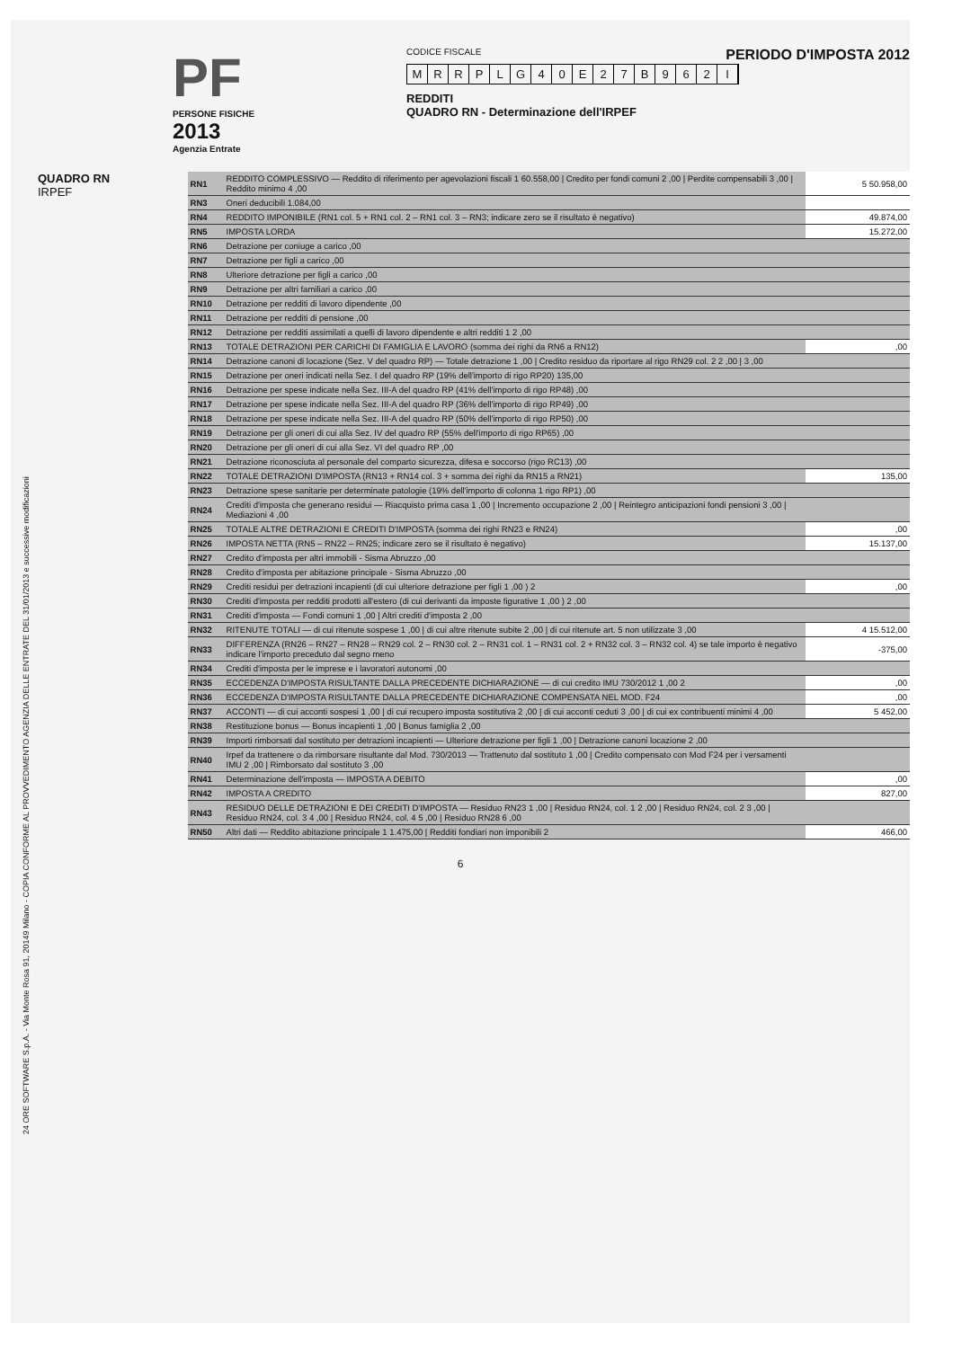PERIODO D'IMPOSTA 2012
PF
PERSONE FISICHE
2013
Agenzia Entrate
CODICE FISCALE
MRRPLG 40 E 27 B 962 I
REDDITI
QUADRO RN - Determinazione dell'IRPEF
24 ORE SOFTWARE S.p.A. - Via Monte Rosa 91, 20149 Milano - COPIA CONFORME AL PROVVEDIMENTO AGENZIA DELLE ENTRATE DEL 31/01/2013 e successive modificazioni
QUADRO RN
IRPEF
| RN1 | REDDITO COMPLESSIVO — Reddito di riferimento per agevolazioni fiscali 1 60.558,00 / Credito per fondi comuni 2 ,00 / Perdite compensabili 3 ,00 / Reddito minimo 4 ,00 | 5 50.958,00 |
| RN3 | Oneri deducibili 1.084,00 | |
| RN4 | REDDITO IMPONIBILE (RN1 col. 5 + RN1 col. 2 – RN1 col. 3 – RN3; indicare zero se il risultato è negativo) | 49.874,00 |
| RN5 | IMPOSTA LORDA | 15.272,00 |
| RN6 | Detrazione per coniuge a carico ,00 | |
| RN7 | Detrazione per figli a carico ,00 | |
| RN8 | Ulteriore detrazione per figli a carico ,00 | |
| RN9 | Detrazione per altri familiari a carico ,00 | |
| RN10 | Detrazione per redditi di lavoro dipendente ,00 | |
| RN11 | Detrazione per redditi di pensione ,00 | |
| RN12 | Detrazione per redditi assimilati a quelli di lavoro dipendente e altri redditi 1 2 ,00 | |
| RN13 | TOTALE DETRAZIONI PER CARICHI DI FAMIGLIA E LAVORO (somma dei righi da RN6 a RN12) | ,00 |
| RN14 | Detrazione canoni di locazione (Sez. V del quadro RP) — Totale detrazione 1 ,00 / Credito residuo da riportare al rigo RN29 col. 2 2 ,00 / 3 ,00 | |
| RN15 | Detrazione per oneri indicati nella Sez. I del quadro RP (19% dell'importo di rigo RP20) 135,00 | |
| RN16 | Detrazione per spese indicate nella Sez. III-A del quadro RP (41% dell'importo di rigo RP48) ,00 | |
| RN17 | Detrazione per spese indicate nella Sez. III-A del quadro RP (36% dell'importo di rigo RP49) ,00 | |
| RN18 | Detrazione per spese indicate nella Sez. III-A del quadro RP (50% dell'importo di rigo RP50) ,00 | |
| RN19 | Detrazione per gli oneri di cui alla Sez. IV del quadro RP (55% dell'importo di rigo RP65) ,00 | |
| RN20 | Detrazione per gli oneri di cui alla Sez. VI del quadro RP ,00 | |
| RN21 | Detrazione riconosciuta al personale del comparto sicurezza, difesa e soccorso (rigo RC13) ,00 | |
| RN22 | TOTALE DETRAZIONI D'IMPOSTA (RN13 + RN14 col. 3 + somma dei righi da RN15 a RN21) | 135,00 |
| RN23 | Detrazione spese sanitarie per determinate patologie (19% dell'importo di colonna 1 rigo RP1) ,00 | |
| RN24 | Crediti d'imposta che generano residui — Riacquisto prima casa 1 ,00 / Incremento occupazione 2 ,00 / Reintegro anticipazioni fondi pensioni 3 ,00 / Mediazioni 4 ,00 | |
| RN25 | TOTALE ALTRE DETRAZIONI E CREDITI D'IMPOSTA (somma dei righi RN23 e RN24) | ,00 |
| RN26 | IMPOSTA NETTA (RN5 – RN22 – RN25; indicare zero se il risultato è negativo) | 15.137,00 |
| RN27 | Credito d'imposta per altri immobili - Sisma Abruzzo ,00 | |
| RN28 | Credito d'imposta per abitazione principale - Sisma Abruzzo ,00 | |
| RN29 | Crediti residui per detrazioni incapienti (di cui ulteriore detrazione per figli 1 ,00 ) 2 | ,00 |
| RN30 | Crediti d'imposta per redditi prodotti all'estero (di cui derivanti da imposte figurative 1 ,00 ) 2 ,00 | |
| RN31 | Crediti d'imposta — Fondi comuni 1 ,00 / Altri crediti d'imposta 2 ,00 | |
| RN32 | RITENUTE TOTALI — di cui ritenute sospese 1 ,00 / di cui altre ritenute subite 2 ,00 / di cui ritenute art. 5 non utilizzate 3 ,00 | 4 15.512,00 |
| RN33 | DIFFERENZA (RN26 – RN27 – RN28 – RN29 col. 2 – RN30 col. 2 – RN31 col. 1 – RN31 col. 2 + RN32 col. 3 – RN32 col. 4) se tale importo è negativo indicare l'importo preceduto dal segno meno | -375,00 |
| RN34 | Crediti d'imposta per le imprese e i lavoratori autonomi ,00 | |
| RN35 | ECCEDENZA D'IMPOSTA RISULTANTE DALLA PRECEDENTE DICHIARAZIONE — di cui credito IMU 730/2012 1 ,00 2 | ,00 |
| RN36 | ECCEDENZA D'IMPOSTA RISULTANTE DALLA PRECEDENTE DICHIARAZIONE COMPENSATA NEL MOD. F24 | ,00 |
| RN37 | ACCONTI — di cui acconti sospesi 1 ,00 / di cui recupero imposta sostitutiva 2 ,00 / di cui acconti ceduti 3 ,00 / di cui ex contribuenti minimi 4 ,00 | 5 452,00 |
| RN38 | Restituzione bonus — Bonus incapienti 1 ,00 / Bonus famiglia 2 ,00 | |
| RN39 | Importi rimborsati dal sostituto per detrazioni incapienti — Ulteriore detrazione per figli 1 ,00 / Detrazione canoni locazione 2 ,00 | |
| RN40 | Irpef da trattenere o da rimborsare risultante dal Mod. 730/2013 — Trattenuto dal sostituto 1 ,00 / Credito compensato con Mod F24 per i versamenti IMU 2 ,00 / Rimborsato dal sostituto 3 ,00 | |
| RN41 | Determinazione dell'imposta — IMPOSTA A DEBITO | ,00 |
| RN42 | IMPOSTA A CREDITO | 827,00 |
| RN43 | RESIDUO DELLE DETRAZIONI E DEI CREDITI D'IMPOSTA — Residuo RN23 1 ,00 / Residuo RN24, col. 1 2 ,00 / Residuo RN24, col. 2 3 ,00 / Residuo RN24, col. 3 4 ,00 / Residuo RN24, col. 4 5 ,00 / Residuo RN28 6 ,00 | |
| RN50 | Altri dati — Reddito abitazione principale 1 1.475,00 / Redditi fondiari non imponibili 2 | 466,00 |
6